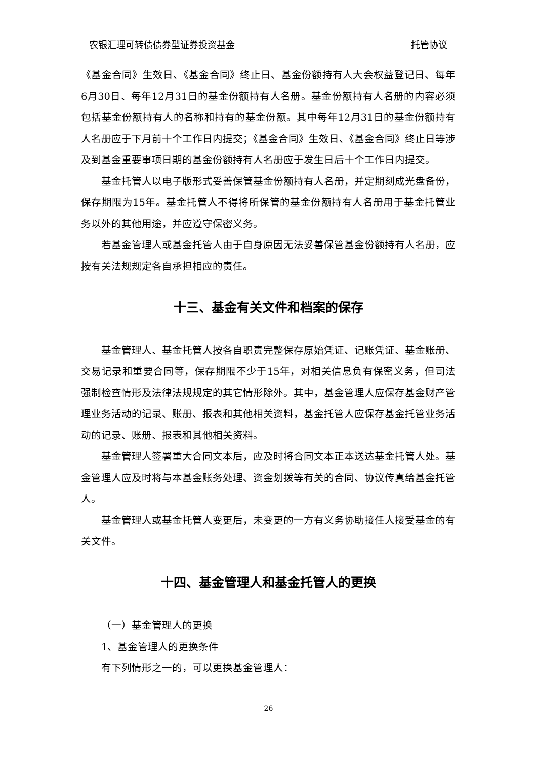农银汇理可转债债券型证券投资基金 托管协议
《基金合同》生效日、《基金合同》终止日、基金份额持有人大会权益登记日、每年6月30日、每年12月31日的基金份额持有人名册。基金份额持有人名册的内容必须包括基金份额持有人的名称和持有的基金份额。其中每年12月31日的基金份额持有人名册应于下月前十个工作日内提交；《基金合同》生效日、《基金合同》终止日等涉及到基金重要事项日期的基金份额持有人名册应于发生日后十个工作日内提交。
基金托管人以电子版形式妥善保管基金份额持有人名册，并定期刻成光盘备份，保存期限为15年。基金托管人不得将所保管的基金份额持有人名册用于基金托管业务以外的其他用途，并应遵守保密义务。
若基金管理人或基金托管人由于自身原因无法妥善保管基金份额持有人名册，应按有关法规规定各自承担相应的责任。
十三、基金有关文件和档案的保存
基金管理人、基金托管人按各自职责完整保存原始凭证、记账凭证、基金账册、交易记录和重要合同等，保存期限不少于15年，对相关信息负有保密义务，但司法强制检查情形及法律法规规定的其它情形除外。其中，基金管理人应保存基金财产管理业务活动的记录、账册、报表和其他相关资料，基金托管人应保存基金托管业务活动的记录、账册、报表和其他相关资料。
基金管理人签署重大合同文本后，应及时将合同文本正本送达基金托管人处。基金管理人应及时将与本基金账务处理、资金划拨等有关的合同、协议传真给基金托管人。
基金管理人或基金托管人变更后，未变更的一方有义务协助接任人接受基金的有关文件。
十四、基金管理人和基金托管人的更换
（一）基金管理人的更换
1、基金管理人的更换条件
有下列情形之一的，可以更换基金管理人：
26